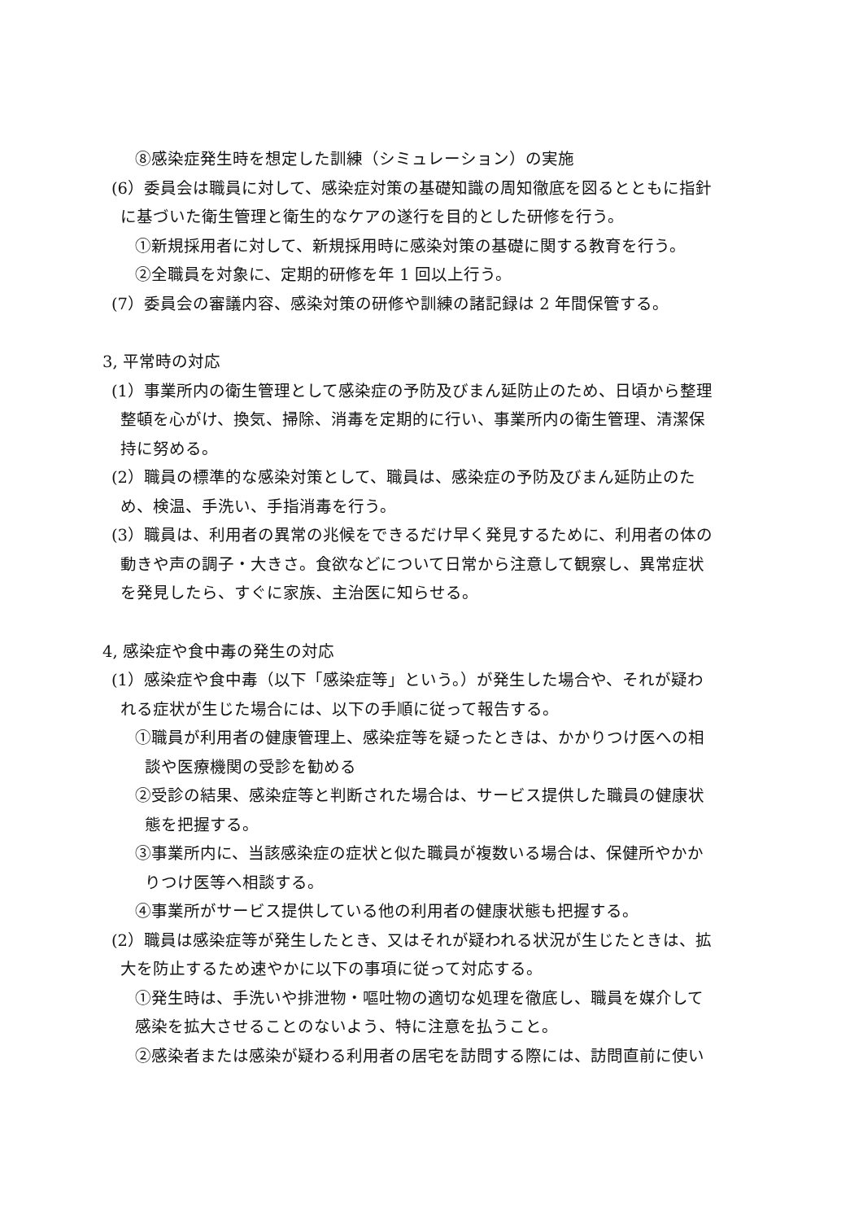⑧感染症発生時を想定した訓練（シミュレーション）の実施
(6）委員会は職員に対して、感染症対策の基礎知識の周知徹底を図るとともに指針
に基づいた衛生管理と衛生的なケアの遂行を目的とした研修を行う。
①新規採用者に対して、新規採用時に感染対策の基礎に関する教育を行う。
②全職員を対象に、定期的研修を年 1 回以上行う。
(7）委員会の審議内容、感染対策の研修や訓練の諸記録は 2 年間保管する。
3, 平常時の対応
(1）事業所内の衛生管理として感染症の予防及びまん延防止のため、日頃から整理
整頓を心がけ、換気、掃除、消毒を定期的に行い、事業所内の衛生管理、清潔保
持に努める。
(2）職員の標準的な感染対策として、職員は、感染症の予防及びまん延防止のた
め、検温、手洗い、手指消毒を行う。
(3）職員は、利用者の異常の兆候をできるだけ早く発見するために、利用者の体の
動きや声の調子・大きさ。食欲などについて日常から注意して観察し、異常症状
を発見したら、すぐに家族、主治医に知らせる。
4, 感染症や食中毒の発生の対応
(1）感染症や食中毒（以下「感染症等」という。）が発生した場合や、それが疑わ
れる症状が生じた場合には、以下の手順に従って報告する。
①職員が利用者の健康管理上、感染症等を疑ったときは、かかりつけ医への相
談や医療機関の受診を勧める
②受診の結果、感染症等と判断された場合は、サービス提供した職員の健康状
態を把握する。
③事業所内に、当該感染症の症状と似た職員が複数いる場合は、保健所やかか
りつけ医等へ相談する。
④事業所がサービス提供している他の利用者の健康状態も把握する。
(2）職員は感染症等が発生したとき、又はそれが疑われる状況が生じたときは、拡
大を防止するため速やかに以下の事項に従って対応する。
①発生時は、手洗いや排泄物・嘔吐物の適切な処理を徹底し、職員を媒介して
感染を拡大させることのないよう、特に注意を払うこと。
②感染者または感染が疑わる利用者の居宅を訪問する際には、訪問直前に使い